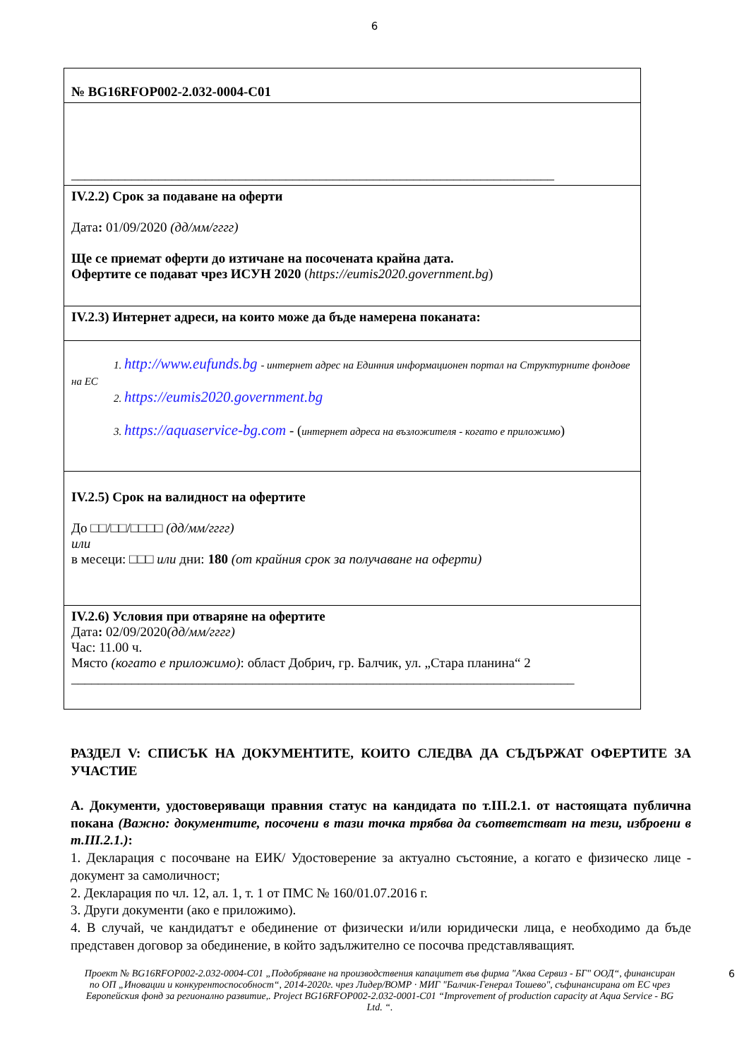6
| № BG16RFOP002-2.032-0004-C01 |
| ________________________________________________________________________ |
| IV.2.2) Срок за подаване на оферти Дата : 01/09/2020 (дд/мм/гггг) Ще се приемат оферти до изтичане на посочената крайна дата. Офертите се подават чрез ИСУН 2020 ( https://eumis2020.government.bg ) |
| IV.2.3) Интернет адреси, на които може да бъде намерена поканата: |
| 1. http://www.eufunds.bg - интернет адрес на Единния информационен портал на Структурните фондове на ЕС 2. https://eumis2020.government.bg 3. https://aquaservice-bg.com - ( интернет адреса на възложителя - когато е приложимо ) |
| IV.2.5) Срок на валидност на офертите До □□/□□/□□□□ (дд/мм/гггг) или в месеци: □□□ или дни: 180 (от крайния срок за получаване на оферти) |
| IV.2.6) Условия при отваряне на офертите Дата : 02/09/2020 (дд/мм/гггг) Час: 11.00 ч. Място (когато е приложимо) : област Добрич, гр. Балчик, ул. „Стара планина“ 2 ___________________________________________________________________________ |
РАЗДЕЛ V: СПИСЪК НА ДОКУМЕНТИТЕ, КОИТО СЛЕДВА ДА СЪДЪРЖАТ ОФЕРТИТЕ ЗА УЧАСТИЕ
А. Документи, удостоверяващи правния статус на кандидата по т.III.2.1. от настоящата публична покана (Важно: документите, посочени в тази точка трябва да съответстват на тези, изброени в т.III.2.1.):
1. Декларация с посочване на ЕИК/ Удостоверение за актуално състояние, а когато е физическо лице - документ за самоличност;
2. Декларация по чл. 12, ал. 1, т. 1 от ПМС № 160/01.07.2016 г.
3. Други документи (ако е приложимо).
4. В случай, че кандидатът е обединение от физически и/или юридически лица, е необходимо да бъде представен договор за обединение, в който задължително се посочва представляващият.
6 Проект № BG16RFOP002-2.032-0004-C01 „Подобряване на производствения капацитет във фирма "Аква Сервиз - БГ" ООД“, финансиран по ОП „Иновации и конкурентоспособност“, 2014-2020г. чрез Лидер/ВОМР · МИГ "Балчик-Генерал Тошево", съфинансирана от ЕС чрез Европейския фонд за регионално развитие,. Project BG16RFOP002-2.032-0001-C01 “Improvement of production capacity at Aqua Service - BG Ltd. “.